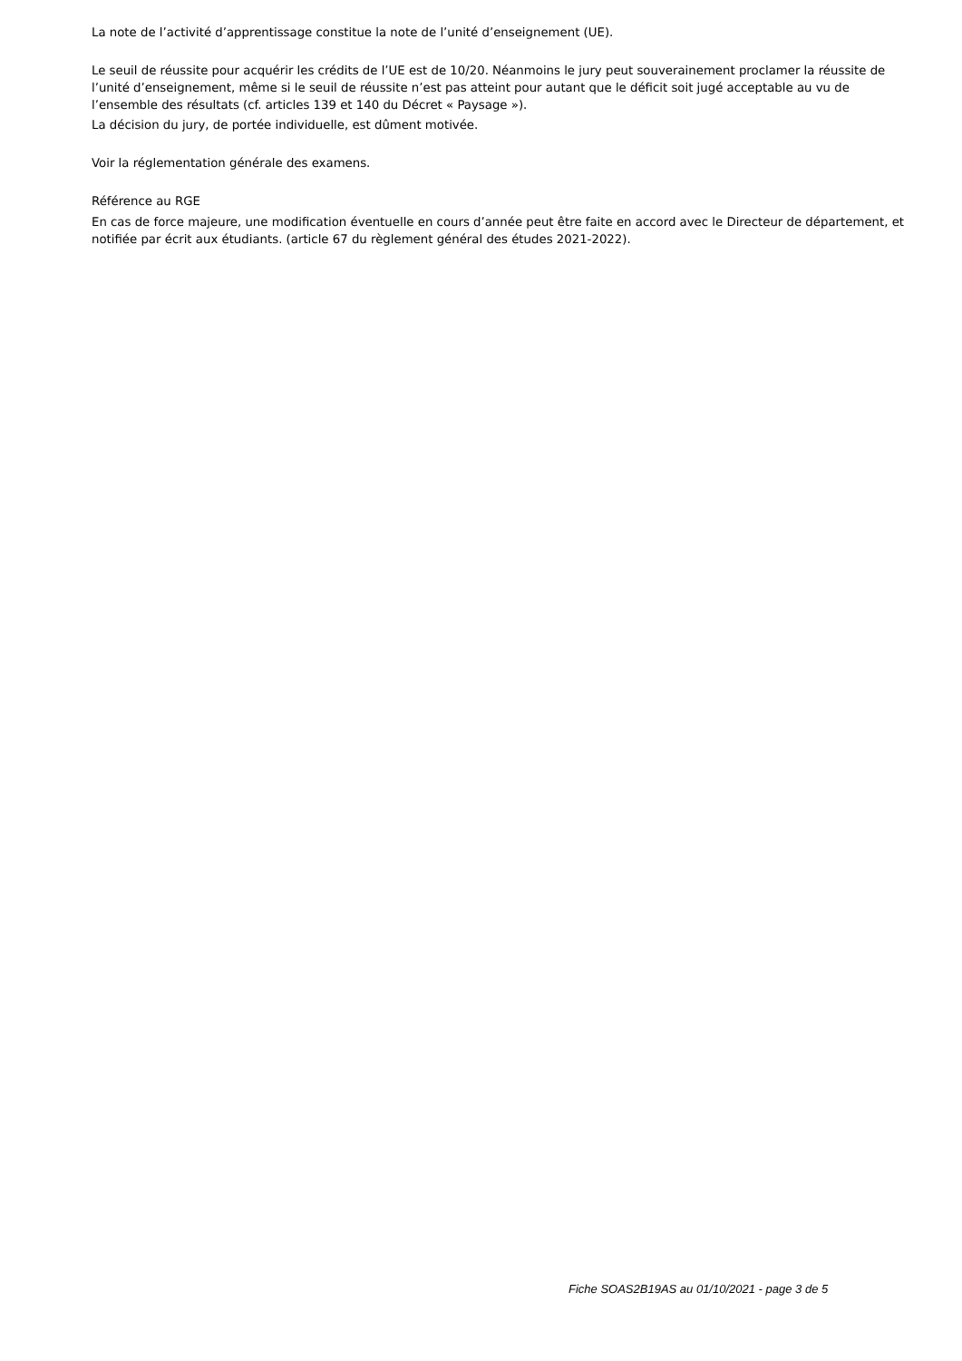La note de l’activité d’apprentissage constitue la note de l’unité d’enseignement (UE).
Le seuil de réussite pour acquérir les crédits de l’UE est de 10/20. Néanmoins le jury peut souverainement proclamer la réussite de l’unité d’enseignement, même si le seuil de réussite n’est pas atteint pour autant que le déficit soit jugé acceptable au vu de l’ensemble des résultats (cf. articles 139 et 140 du Décret « Paysage »).
La décision du jury, de portée individuelle, est dûment motivée.
Voir la réglementation générale des examens.
Référence au RGE
En cas de force majeure, une modification éventuelle en cours d’année peut être faite en accord avec le Directeur de département, et notifiée par écrit aux étudiants. (article 67 du règlement général des études 2021-2022).
Fiche SOAS2B19AS au 01/10/2021 - page 3 de 5